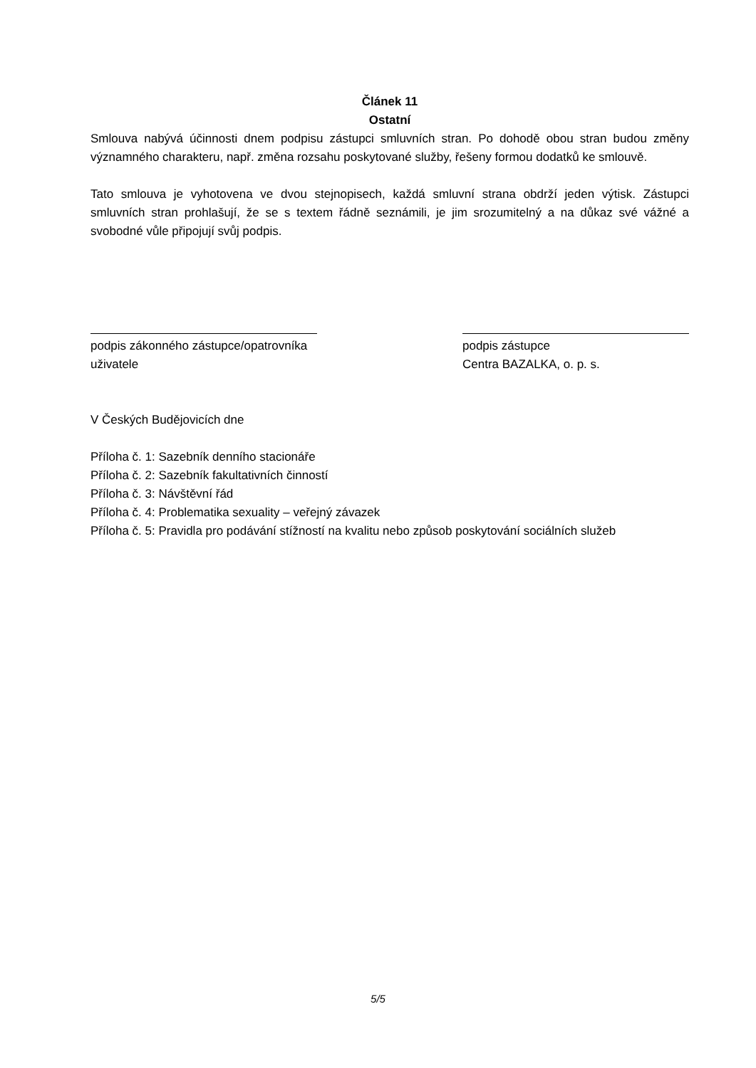Článek 11
Ostatní
Smlouva nabývá účinnosti dnem podpisu zástupci smluvních stran. Po dohodě obou stran budou změny významného charakteru, např. změna rozsahu poskytované služby, řešeny formou dodatků ke smlouvě.
Tato smlouva je vyhotovena ve dvou stejnopisech, každá smluvní strana obdrží jeden výtisk. Zástupci smluvních stran prohlašují, že se s textem řádně seznámili, je jim srozumitelný a na důkaz své vážné a svobodné vůle připojují svůj podpis.
podpis zákonného zástupce/opatrovníka
uživatele
podpis zástupce
Centra BAZALKA, o. p. s.
V Českých Budějovicích dne
Příloha č. 1: Sazebník denního stacionáře
Příloha č. 2: Sazebník fakultativních činností
Příloha č. 3: Návštěvní řád
Příloha č. 4: Problematika sexuality – veřejný závazek
Příloha č. 5: Pravidla pro podávání stížností na kvalitu nebo způsob poskytování sociálních služeb
5/5